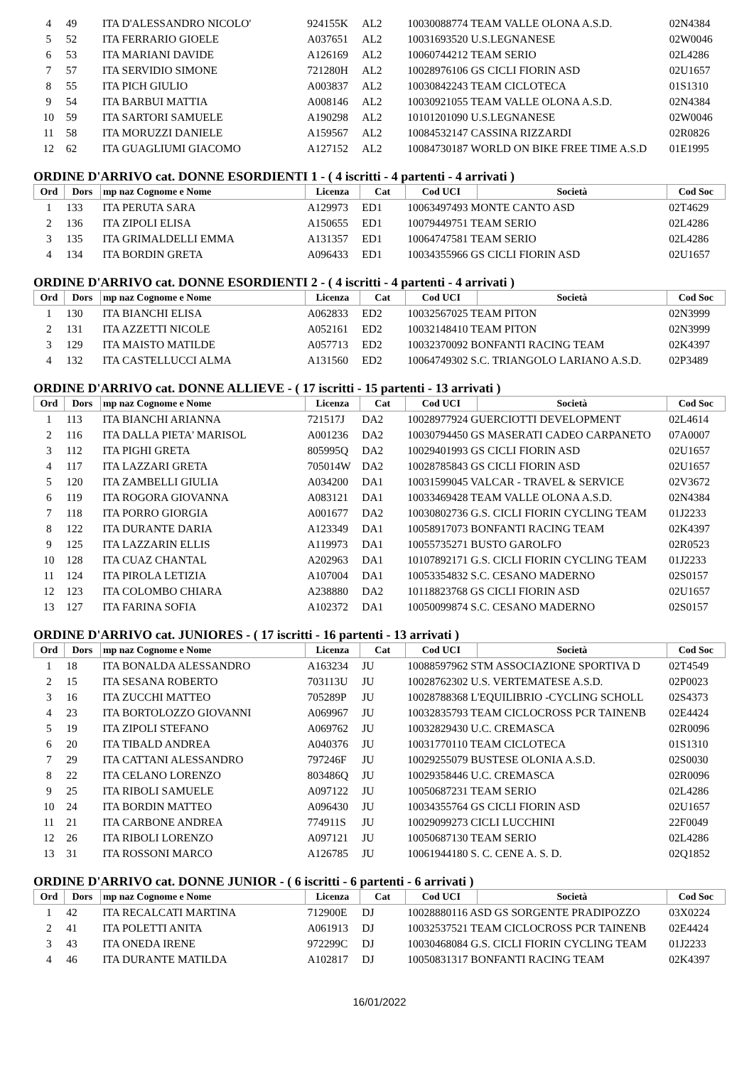| 4 | 49 | ITA D'ALESSANDRO NICOLO' | 924155K | AL2 | 10030088774 TEAM VALLE OLONA A.S.D. | 02N4384 |
| 5 | 52 | ITA FERRARIO GIOELE | A037651 | AL2 | 10031693520 U.S.LEGNANESE | 02W0046 |
| 6 | 53 | ITA MARIANI DAVIDE | A126169 | AL2 | 10060744212 TEAM SERIO | 02L4286 |
| 7 | 57 | ITA SERVIDIO SIMONE | 721280H | AL2 | 10028976106 GS CICLI FIORIN ASD | 02U1657 |
| 8 | 55 | ITA PICH GIULIO | A003837 | AL2 | 10030842243 TEAM CICLOTECA | 01S1310 |
| 9 | 54 | ITA BARBUI MATTIA | A008146 | AL2 | 10030921055 TEAM VALLE OLONA A.S.D. | 02N4384 |
| 10 | 59 | ITA SARTORI SAMUELE | A190298 | AL2 | 10101201090 U.S.LEGNANESE | 02W0046 |
| 11 | 58 | ITA MORUZZI DANIELE | A159567 | AL2 | 10084532147 CASSINA RIZZARDI | 02R0826 |
| 12 | 62 | ITA GUAGLIUMI GIACOMO | A127152 | AL2 | 10084730187 WORLD ON BIKE FREE TIME A.S.D | 01E1995 |
ORDINE D'ARRIVO cat. DONNE ESORDIENTI 1 - ( 4 iscritti - 4 partenti - 4 arrivati )
| Ord | Dors | mp naz Cognome e Nome | Licenza | Cat | Cod UCI | Società | Cod Soc |
| --- | --- | --- | --- | --- | --- | --- | --- |
| 1 | 133 | ITA PERUTA SARA | A129973 | ED1 | 10063497493 MONTE CANTO ASD | | 02T4629 |
| 2 | 136 | ITA ZIPOLI ELISA | A150655 | ED1 | 10079449751 TEAM SERIO | | 02L4286 |
| 3 | 135 | ITA GRIMALDELLI EMMA | A131357 | ED1 | 10064747581 TEAM SERIO | | 02L4286 |
| 4 | 134 | ITA BORDIN GRETA | A096433 | ED1 | 10034355966 GS CICLI FIORIN ASD | | 02U1657 |
ORDINE D'ARRIVO cat. DONNE ESORDIENTI 2 - ( 4 iscritti - 4 partenti - 4 arrivati )
| Ord | Dors | mp naz Cognome e Nome | Licenza | Cat | Cod UCI | Società | Cod Soc |
| --- | --- | --- | --- | --- | --- | --- | --- |
| 1 | 130 | ITA BIANCHI ELISA | A062833 | ED2 | 10032567025 TEAM PITON | | 02N3999 |
| 2 | 131 | ITA AZZETTI NICOLE | A052161 | ED2 | 10032148410 TEAM PITON | | 02N3999 |
| 3 | 129 | ITA MAISTO MATILDE | A057713 | ED2 | 10032370092 BONFANTI RACING TEAM | | 02K4397 |
| 4 | 132 | ITA CASTELLUCCI ALMA | A131560 | ED2 | 10064749302 S.C. TRIANGOLO LARIANO A.S.D. | | 02P3489 |
ORDINE D'ARRIVO cat. DONNE ALLIEVE - ( 17 iscritti - 15 partenti - 13 arrivati )
| Ord | Dors | mp naz Cognome e Nome | Licenza | Cat | Cod UCI | Società | Cod Soc |
| --- | --- | --- | --- | --- | --- | --- | --- |
| 1 | 113 | ITA BIANCHI ARIANNA | 721517J | DA2 | 10028977924 GUERCIOTTI DEVELOPMENT | | 02L4614 |
| 2 | 116 | ITA DALLA PIETA' MARISOL | A001236 | DA2 | 10030794450 GS MASERATI CADEO CARPANETO | | 07A0007 |
| 3 | 112 | ITA PIGHI GRETA | 805995Q | DA2 | 10029401993 GS CICLI FIORIN ASD | | 02U1657 |
| 4 | 117 | ITA LAZZARI GRETA | 705014W | DA2 | 10028785843 GS CICLI FIORIN ASD | | 02U1657 |
| 5 | 120 | ITA ZAMBELLI GIULIA | A034200 | DA1 | 10031599045 VALCAR - TRAVEL & SERVICE | | 02V3672 |
| 6 | 119 | ITA ROGORA GIOVANNA | A083121 | DA1 | 10033469428 TEAM VALLE OLONA A.S.D. | | 02N4384 |
| 7 | 118 | ITA PORRO GIORGIA | A001677 | DA2 | 10030802736 G.S. CICLI FIORIN CYCLING TEAM | | 01J2233 |
| 8 | 122 | ITA DURANTE DARIA | A123349 | DA1 | 10058917073 BONFANTI RACING TEAM | | 02K4397 |
| 9 | 125 | ITA LAZZARIN ELLIS | A119973 | DA1 | 10055735271 BUSTO GAROLFO | | 02R0523 |
| 10 | 128 | ITA CUAZ CHANTAL | A202963 | DA1 | 10107892171 G.S. CICLI FIORIN CYCLING TEAM | | 01J2233 |
| 11 | 124 | ITA PIROLA LETIZIA | A107004 | DA1 | 10053354832 S.C. CESANO MADERNO | | 02S0157 |
| 12 | 123 | ITA COLOMBO CHIARA | A238880 | DA2 | 10118823768 GS CICLI FIORIN ASD | | 02U1657 |
| 13 | 127 | ITA FARINA SOFIA | A102372 | DA1 | 10050099874 S.C. CESANO MADERNO | | 02S0157 |
ORDINE D'ARRIVO cat. JUNIORES - ( 17 iscritti - 16 partenti - 13 arrivati )
| Ord | Dors | mp naz Cognome e Nome | Licenza | Cat | Cod UCI | Società | Cod Soc |
| --- | --- | --- | --- | --- | --- | --- | --- |
| 1 | 18 | ITA BONALDA ALESSANDRO | A163234 | JU | 10088597962 STM ASSOCIAZIONE SPORTIVA D | | 02T4549 |
| 2 | 15 | ITA SESANA ROBERTO | 703113U | JU | 10028762302 U.S. VERTEMATESE A.S.D. | | 02P0023 |
| 3 | 16 | ITA ZUCCHI MATTEO | 705289P | JU | 10028788368 L'EQUILIBRIO -CYCLING SCHOLL | | 02S4373 |
| 4 | 23 | ITA BORTOLOZZO GIOVANNI | A069967 | JU | 10032835793 TEAM CICLOCROSS PCR TAINENB | | 02E4424 |
| 5 | 19 | ITA ZIPOLI STEFANO | A069762 | JU | 10032829430 U.C. CREMASCA | | 02R0096 |
| 6 | 20 | ITA TIBALD ANDREA | A040376 | JU | 10031770110 TEAM CICLOTECA | | 01S1310 |
| 7 | 29 | ITA CATTANI ALESSANDRO | 797246F | JU | 10029255079 BUSTESE OLONIA A.S.D. | | 02S0030 |
| 8 | 22 | ITA CELANO LORENZO | 803486Q | JU | 10029358446 U.C. CREMASCA | | 02R0096 |
| 9 | 25 | ITA RIBOLI SAMUELE | A097122 | JU | 10050687231 TEAM SERIO | | 02L4286 |
| 10 | 24 | ITA BORDIN MATTEO | A096430 | JU | 10034355764 GS CICLI FIORIN ASD | | 02U1657 |
| 11 | 21 | ITA CARBONE ANDREA | 774911S | JU | 10029099273 CICLI LUCCHINI | | 22F0049 |
| 12 | 26 | ITA RIBOLI LORENZO | A097121 | JU | 10050687130 TEAM SERIO | | 02L4286 |
| 13 | 31 | ITA ROSSONI MARCO | A126785 | JU | 10061944180 S. C. CENE A. S. D. | | 02Q1852 |
ORDINE D'ARRIVO cat. DONNE JUNIOR - ( 6 iscritti - 6 partenti - 6 arrivati )
| Ord | Dors | mp naz Cognome e Nome | Licenza | Cat | Cod UCI | Società | Cod Soc |
| --- | --- | --- | --- | --- | --- | --- | --- |
| 1 | 42 | ITA RECALCATI MARTINA | 712900E | DJ | 10028880116 ASD GS SORGENTE PRADIPOZZO | | 03X0224 |
| 2 | 41 | ITA POLETTI ANITA | A061913 | DJ | 10032537521 TEAM CICLOCROSS PCR TAINENB | | 02E4424 |
| 3 | 43 | ITA ONEDA IRENE | 972299C | DJ | 10030468084 G.S. CICLI FIORIN CYCLING TEAM | | 01J2233 |
| 4 | 46 | ITA DURANTE MATILDA | A102817 | DJ | 10050831317 BONFANTI RACING TEAM | | 02K4397 |
16/01/2022